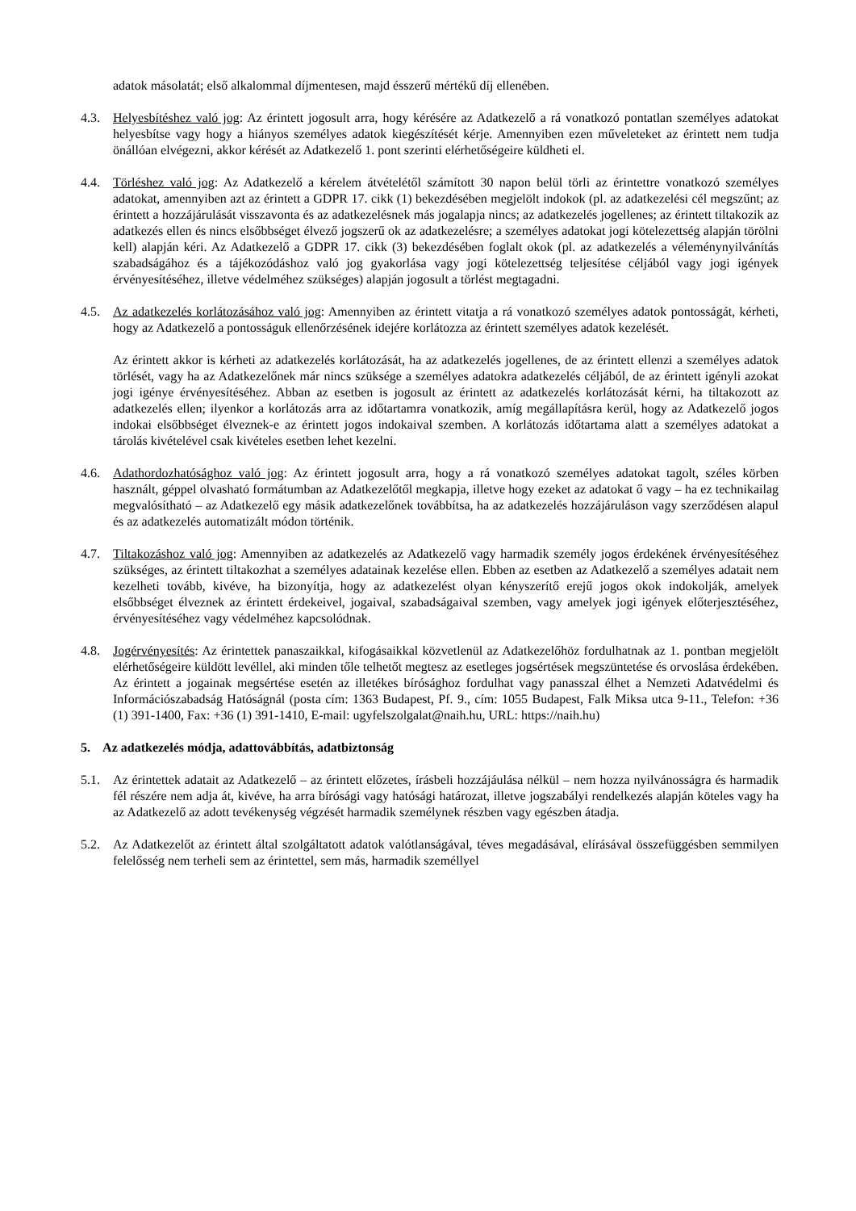adatok másolatát; első alkalommal díjmentesen, majd ésszerű mértékű díj ellenében.
4.3. Helyesbítéshez való jog: Az érintett jogosult arra, hogy kérésére az Adatkezelő a rá vonatkozó pontatlan személyes adatokat helyesbítse vagy hogy a hiányos személyes adatok kiegészítését kérje. Amennyiben ezen műveleteket az érintett nem tudja önállóan elvégezni, akkor kérését az Adatkezelő 1. pont szerinti elérhetőségeire küldheti el.
4.4. Törléshez való jog: Az Adatkezelő a kérelem átvételétől számított 30 napon belül törli az érintettre vonatkozó személyes adatokat, amennyiben azt az érintett a GDPR 17. cikk (1) bekezdésében megjelölt indokok (pl. az adatkezelési cél megszűnt; az érintett a hozzájárulását visszavonta és az adatkezelésnek más jogalapja nincs; az adatkezelés jogellenes; az érintett tiltakozik az adatkezés ellen és nincs elsőbbséget élvező jogszerű ok az adatkezelésre; a személyes adatokat jogi kötelezettség alapján törölni kell) alapján kéri. Az Adatkezelő a GDPR 17. cikk (3) bekezdésében foglalt okok (pl. az adatkezelés a véleménynyilvánítás szabadságához és a tájékozódáshoz való jog gyakorlása vagy jogi kötelezettség teljesítése céljából vagy jogi igények érvényesítéséhez, illetve védelméhez szükséges) alapján jogosult a törlést megtagadni.
4.5. Az adatkezelés korlátozásához való jog: Amennyiben az érintett vitatja a rá vonatkozó személyes adatok pontosságát, kérheti, hogy az Adatkezelő a pontosságuk ellenőrzésének idejére korlátozza az érintett személyes adatok kezelését.
Az érintett akkor is kérheti az adatkezelés korlátozását, ha az adatkezelés jogellenes, de az érintett ellenzi a személyes adatok törlését, vagy ha az Adatkezelőnek már nincs szüksége a személyes adatokra adatkezelés céljából, de az érintett igényli azokat jogi igénye érvényesítéséhez. Abban az esetben is jogosult az érintett az adatkezelés korlátozását kérni, ha tiltakozott az adatkezelés ellen; ilyenkor a korlátozás arra az időtartamra vonatkozik, amíg megállapításra kerül, hogy az Adatkezelő jogos indokai elsőbbséget élveznek-e az érintett jogos indokaival szemben. A korlátozás időtartama alatt a személyes adatokat a tárolás kivételével csak kivételes esetben lehet kezelni.
4.6. Adathordozhatósághoz való jog: Az érintett jogosult arra, hogy a rá vonatkozó személyes adatokat tagolt, széles körben használt, géppel olvasható formátumban az Adatkezelőtől megkapja, illetve hogy ezeket az adatokat ő vagy – ha ez technikailag megvalósítható – az Adatkezelő egy másik adatkezelőnek továbbítsa, ha az adatkezelés hozzájáruláson vagy szerződésen alapul és az adatkezelés automatizált módon történik.
4.7. Tiltakozáshoz való jog: Amennyiben az adatkezelés az Adatkezelő vagy harmadik személy jogos érdekének érvényesítéséhez szükséges, az érintett tiltakozhat a személyes adatainak kezelése ellen. Ebben az esetben az Adatkezelő a személyes adatait nem kezelheti tovább, kivéve, ha bizonyítja, hogy az adatkezelést olyan kényszerítő erejű jogos okok indokolják, amelyek elsőbbséget élveznek az érintett érdekeivel, jogaival, szabadságaival szemben, vagy amelyek jogi igények előterjesztéséhez, érvényesítéséhez vagy védelméhez kapcsolódnak.
4.8. Jogérvényesítés: Az érintettek panaszaikkal, kifogásaikkal közvetlenül az Adatkezelőhöz fordulhatnak az 1. pontban megjelölt elérhetőségeire küldött levéllel, aki minden tőle telhetőt megtesz az esetleges jogsértések megszüntetése és orvoslása érdekében. Az érintett a jogainak megsértése esetén az illetékes bírósághoz fordulhat vagy panasszal élhet a Nemzeti Adatvédelmi és Információszabadság Hatóságnál (posta cím: 1363 Budapest, Pf. 9., cím: 1055 Budapest, Falk Miksa utca 9-11., Telefon: +36 (1) 391-1400, Fax: +36 (1) 391-1410, E-mail: ugyfelszolgalat@naih.hu, URL: https://naih.hu)
5. Az adatkezelés módja, adattovábbítás, adatbiztonság
5.1. Az érintettek adatait az Adatkezelő – az érintett előzetes, írásbeli hozzájáulása nélkül – nem hozza nyilvánosságra és harmadik fél részére nem adja át, kivéve, ha arra bírósági vagy hatósági határozat, illetve jogszabályi rendelkezés alapján köteles vagy ha az Adatkezelő az adott tevékenység végzését harmadik személynek részben vagy egészben átadja.
5.2. Az Adatkezelőt az érintett által szolgáltatott adatok valótlanságával, téves megadásával, elírásával összefüggésben semmilyen felelősség nem terheli sem az érintettel, sem más, harmadik személlyel